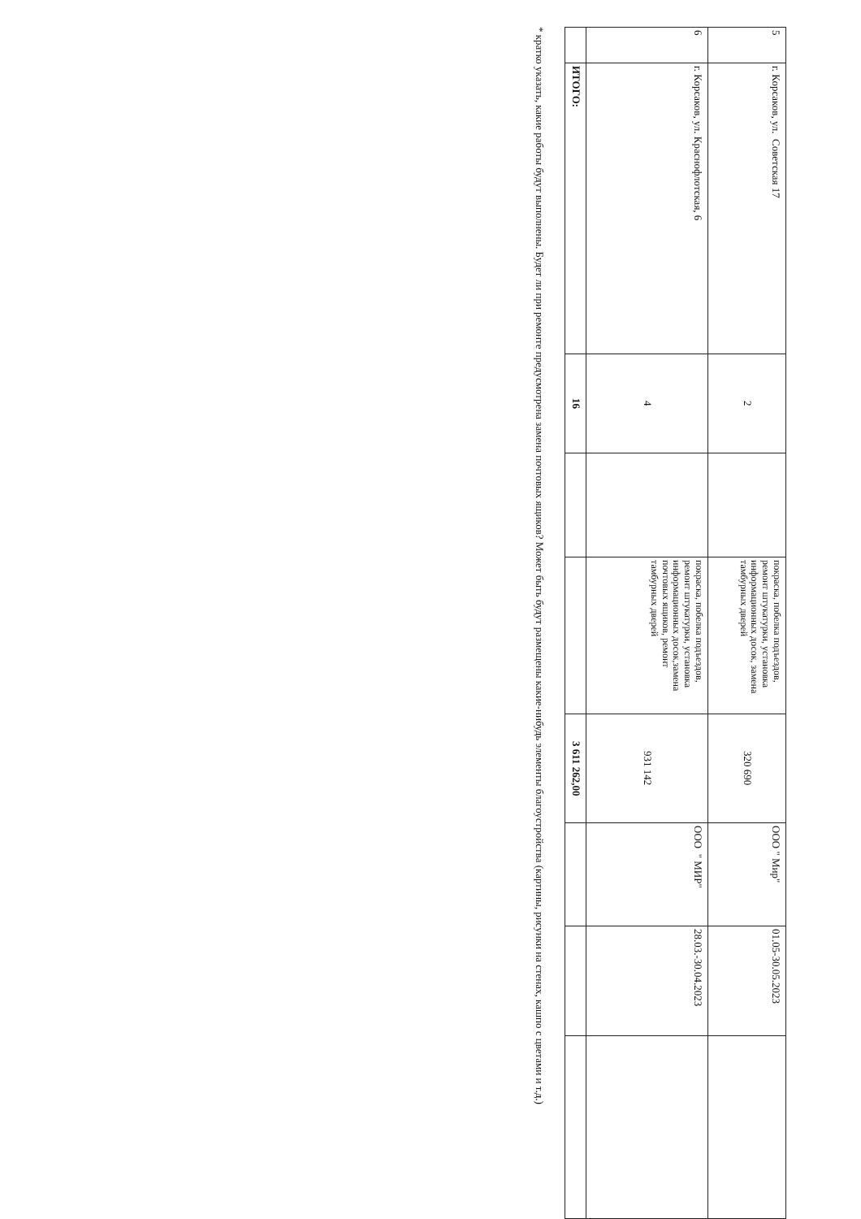| 5 | г. Корсаков, ул. Советская 17 | 2 | | покраска, побелка подъездов, ремонт штукатурки, установка информационных досок, замена тамбурных дверей | 320 690 | ООО " Мир" | 01.05-30.05.2023 | |
| 6 | г. Корсаков, ул. Краснофлотская, 6 | 4 | | покраска, побелка подъездов, ремонт штукатурки, установка информационных досок,замена почтовых ящиков, ремонт тамбурных дверей | 931 142 | ООО " МИР" | 28.03.-30.04.2023 | |
| | ИТОГО: | 16 | | | 3 611 262,00 | | | |
* кратко указать, какие работы будут выполнены. Будет ли при ремонте предусмотрена замена почтовых ящиков? Может быть будут размещены какие-нибудь элементы благоустройства (картины, рисунки на стенах, кашпо с цветами и т.д.)